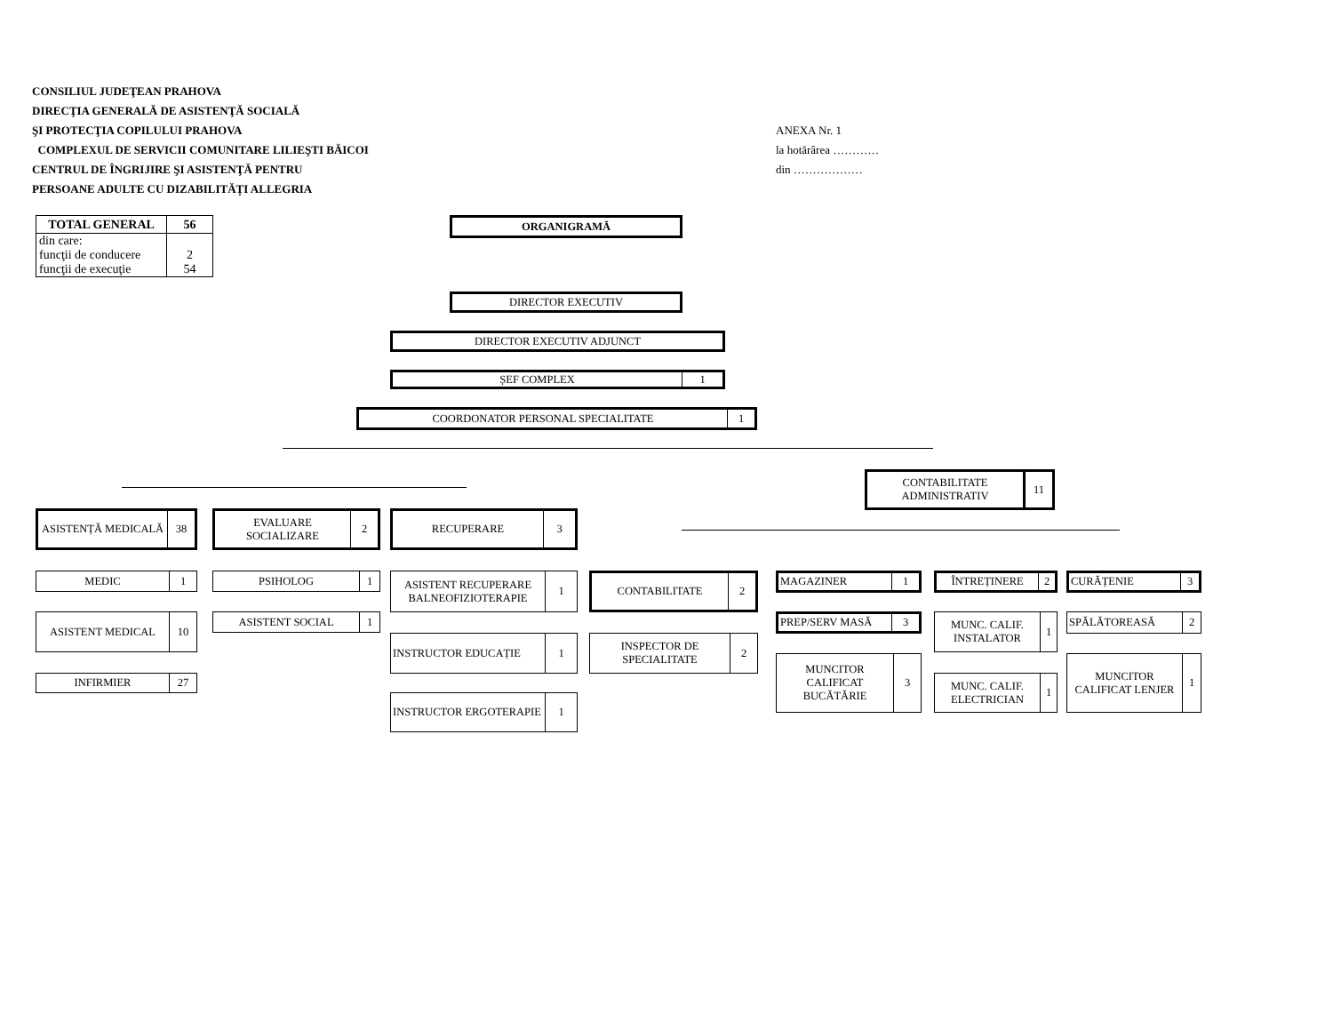CONSILIUL JUDEŢEAN PRAHOVA
DIRECŢIA GENERALĂ DE ASISTENŢĂ SOCIALĂ
ŞI PROTECŢIA COPILULUI PRAHOVA
COMPLEXUL DE SERVICII COMUNITARE LILIEŞTI BĂICOI
CENTRUL DE ÎNGRIJIRE ŞI ASISTENŢĂ PENTRU
PERSOANE ADULTE CU DIZABILITĂȚI ALLEGRIA
ANEXA Nr. 1
la hotărârea …………
din ………………
| TOTAL GENERAL | 56 |
| din care: funcţii de conducere funcţii de execuţie | 2 54 |
ORGANIGRAMĂ
DIRECTOR EXECUTIV
DIRECTOR EXECUTIV ADJUNCT
ȘEF COMPLEX 1
COORDONATOR PERSONAL SPECIALITATE 1
CONTABILITATE ADMINISTRATIV 11
ASISTENȚĂ MEDICALĂ 38 EVALUARE SOCIALIZARE 2 RECUPERARE 3
MEDIC 1
ASISTENT MEDICAL 10
INFIRMIER 27
PSIHOLOG 1
ASISTENT SOCIAL 1
ASISTENT RECUPERARE BALNEOFIZIOTERAPIE 1
INSTRUCTOR EDUCAȚIE 1
INSTRUCTOR ERGOTERAPIE 1
CONTABILITATE 2
INSPECTOR DE SPECIALITATE 2
MAGAZINER 1
PREP/SERV MASĂ 3
MUNCITOR CALIFICAT BUCĂTĂRIE 3
ÎNTREȚINERE 2
MUNC. CALIF. INSTALATOR 1
MUNC. CALIF. ELECTRICIAN 1
CURĂȚENIE 3
SPĂLĂTOREASĂ 2
MUNCITOR CALIFICAT LENJER 1